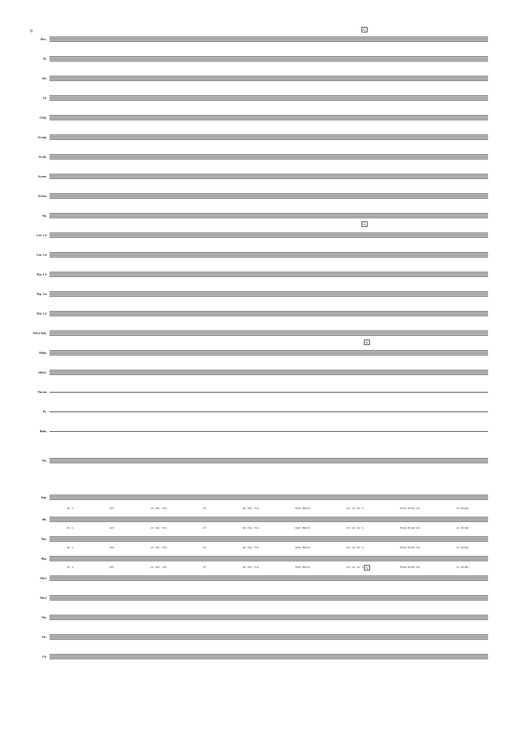6 G
Picc.
Fl.
Ob.
Cl.
Cl.bj.
Sx.sop.
Sx.alt.
Sx.ten.
Sx.bar.
Fg.
G
Cor. 1-2
Cor. 3-4
Trp. 1-2
Trp. 3-4
Trb. 1-2
Trb.3-Tub.
G
Timb.
Glock.
Tm-tm
Pt.
Bmb.
Pn.
Sop.
RI - A EST AF - FEC - TUS ET DE - FEC - TUS SEM - PER IN AN - GA - RI - A ff HAC IN HO - RA SI - NE MO -
Alt.
RI - A EST AF - FEC - TUS ET DE - FEC - TUS SEM - PER IN AN - GA - RI - A ff HAC IN HO - RA SI - NE MO -
Ten.
RI - A EST AF - FEC - TUS ET DE - FEC - TUS SEM - PER IN AN - GA - RI - A ff HAC IN HO - RA SI - NE MO -
Baj.
RI - A EST AF - FEC - TUS ET DE - FEC - TUS SEM - PER IN AN - GA - RI - A ff HAC IN HO - RA SI - NE MO -
G
Vln.1
Vln.2
Vla.
Vlc.
Cb.